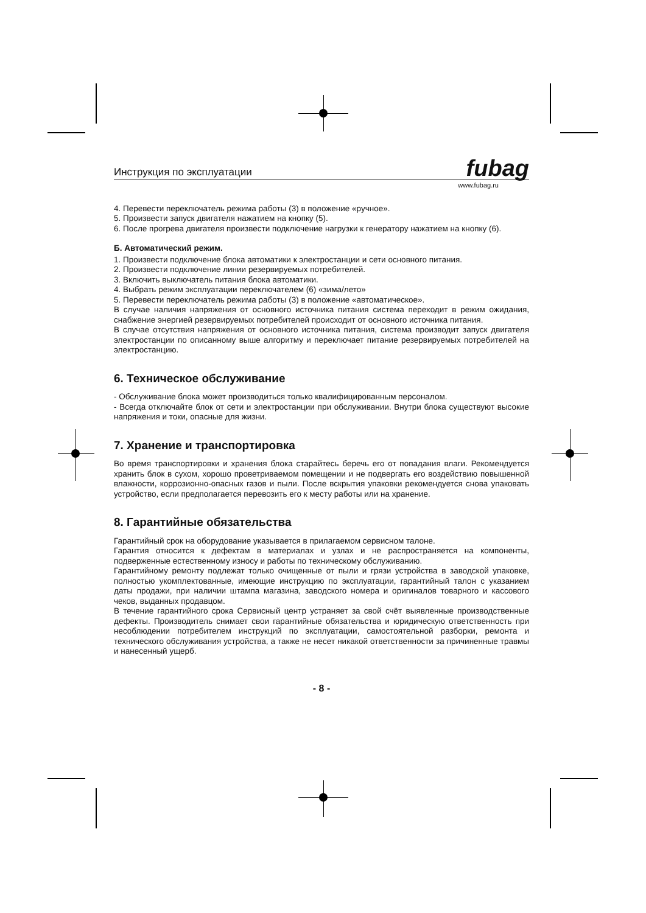Инструкция по эксплуатации fubag
www.fubag.ru
4. Перевести переключатель режима работы (3) в положение «ручное».
5. Произвести запуск двигателя нажатием на кнопку (5).
6. После прогрева двигателя произвести подключение нагрузки к генератору нажатием на кнопку (6).
Б. Автоматический режим.
1. Произвести подключение блока автоматики к электростанции и сети основного питания.
2. Произвести подключение линии резервируемых потребителей.
3. Включить выключатель питания блока автоматики.
4. Выбрать режим эксплуатации переключателем (6) «зима/лето»
5. Перевести переключатель режима работы (3) в положение «автоматическое».
В случае наличия напряжения от основного источника питания система переходит в режим ожидания, снабжение энергией резервируемых потребителей происходит от основного источника питания.
В случае отсутствия напряжения от основного источника питания, система производит запуск двигателя электростанции по описанному выше алгоритму и переключает питание резервируемых потребителей на электростанцию.
6. Техническое обслуживание
- Обслуживание блока может производиться только квалифицированным персоналом.
- Всегда отключайте блок от сети и электростанции при обслуживании. Внутри блока существуют высокие напряжения и токи, опасные для жизни.
7. Хранение и транспортировка
Во время транспортировки и хранения блока старайтесь беречь его от попадания влаги. Рекомендуется хранить блок в сухом, хорошо проветриваемом помещении и не подвергать его воздействию повышенной влажности, коррозионно-опасных газов и пыли. После вскрытия упаковки рекомендуется снова упаковать устройство, если предполагается перевозить его к месту работы или на хранение.
8. Гарантийные обязательства
Гарантийный срок на оборудование указывается в прилагаемом сервисном талоне.
Гарантия относится к дефектам в материалах и узлах и не распространяется на компоненты, подверженные естественному износу и работы по техническому обслуживанию.
Гарантийному ремонту подлежат только очищенные от пыли и грязи устройства в заводской упаковке, полностью укомплектованные, имеющие инструкцию по эксплуатации, гарантийный талон с указанием даты продажи, при наличии штампа магазина, заводского номера и оригиналов товарного и кассового чеков, выданных продавцом.
В течение гарантийного срока Сервисный центр устраняет за свой счёт выявленные производственные дефекты. Производитель снимает свои гарантийные обязательства и юридическую ответственность при несоблюдении потребителем инструкций по эксплуатации, самостоятельной разборки, ремонта и технического обслуживания устройства, а также не несет никакой ответственности за причиненные травмы и нанесенный ущерб.
- 8 -